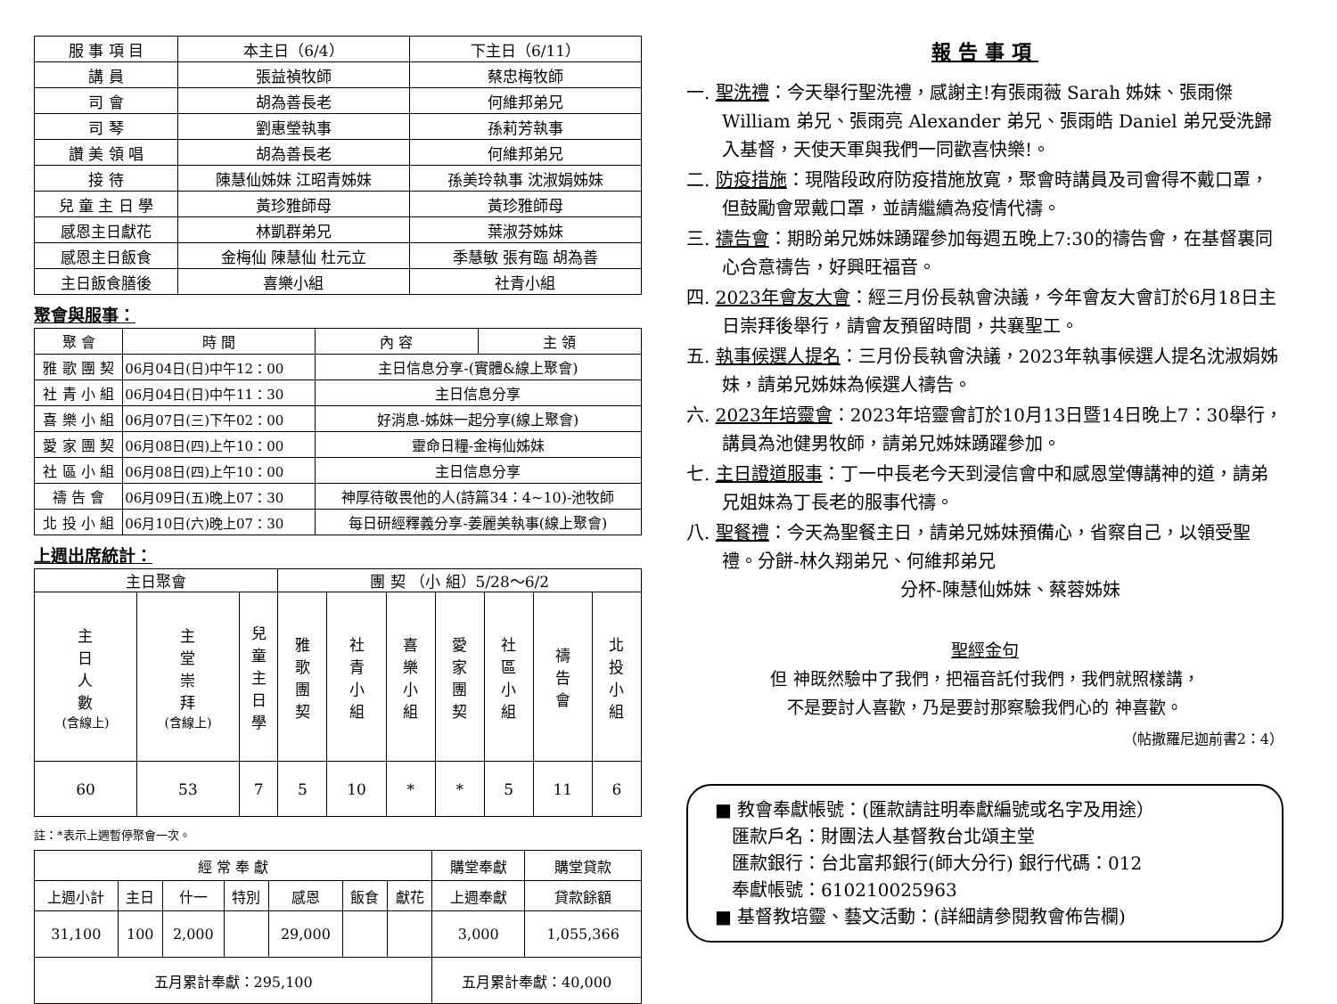| 服 事 項 目 | 本主日（6/4） | 下主日（6/11） |
| 講 員 | 張益禎牧師 | 蔡忠梅牧師 |
| 司 會 | 胡為善長老 | 何維邦弟兄 |
| 司 琴 | 劉惠瑩執事 | 孫莉芳執事 |
| 讚 美 領 唱 | 胡為善長老 | 何維邦弟兄 |
| 接 待 | 陳慧仙姊妹 江昭青姊妹 | 孫美玲執事 沈淑娟姊妹 |
| 兒 童 主 日 學 | 黃珍雅師母 | 黃珍雅師母 |
| 感恩主日獻花 | 林凱群弟兄 | 葉淑芬姊妹 |
| 感恩主日飯食 | 金梅仙 陳慧仙 杜元立 | 季慧敏 張有臨 胡為善 |
| 主日飯食膳後 | 喜樂小組 | 社青小組 |
聚會與服事：
| 聚 會 | 時 間 | 內 容 | 主 領 |
| --- | --- | --- | --- |
| 雅 歌 團 契 | 06月04日(日)中午12：00 | 主日信息分享-(實體&線上聚會) | |
| 社 青 小 組 | 06月04日(日)中午11：30 | 主日信息分享 | |
| 喜 樂 小 組 | 06月07日(三)下午02：00 | 好消息-姊妹一起分享(線上聚會) | |
| 愛 家 團 契 | 06月08日(四)上午10：00 | 靈命日糧-金梅仙姊妹 | |
| 社 區 小 組 | 06月08日(四)上午10：00 | 主日信息分享 | |
| 禱 告 會 | 06月09日(五)晚上07：30 | 神厚待敬畏他的人(詩篇34：4~10)-池牧師 | |
| 北 投 小 組 | 06月10日(六)晚上07：30 | 每日研經釋義分享-姜麗美執事(線上聚會) | |
上週出席統計：
| 主日聚會 | | | 團 契 （小 組）5/28～6/2 | | | | | | |
| --- | --- | --- | --- | --- | --- | --- | --- | --- | --- |
| 主 日 人 數 (含線上) | 主 堂 崇 拜 (含線上) | 兒 童 主 日 學 | 雅 歌 團 契 | 社 青 小 組 | 喜 樂 小 組 | 愛 家 團 契 | 社 區 小 組 | 禱 告 會 | 北 投 小 組 |
| 60 | 53 | 7 | 5 | 10 | * | * | 5 | 11 | 6 |
註：*表示上週暫停聚會一次。
| 經 常 奉 獻 | | | | | | | 購堂奉獻 | 購堂貸款 |
| --- | --- | --- | --- | --- | --- | --- | --- | --- |
| 上週小計 | 主日 | 什一 | 特別 | 感恩 | 飯食 | 獻花 | 上週奉獻 | 貸款餘額 |
| 31,100 | 100 | 2,000 | | 29,000 | | | 3,000 | 1,055,366 |
| 五月累計奉獻：295,100 | | | | | | | 五月累計奉獻：40,000 | |
報告事項
一. 聖洗禮：今天舉行聖洗禮，感謝主!有張雨薇 Sarah 姊妹、張雨傑 William 弟兄、張雨亮 Alexander 弟兄、張雨皓 Daniel 弟兄受洗歸入基督，天使天軍與我們一同歡喜快樂!。
二. 防疫措施：現階段政府防疫措施放寬，聚會時講員及司會得不戴口罩，但鼓勵會眾戴口罩，並請繼續為疫情代禱。
三. 禱告會：期盼弟兄姊妹踴躍參加每週五晚上7:30的禱告會，在基督裏同心合意禱告，好興旺福音。
四. 2023年會友大會：經三月份長執會決議，今年會友大會訂於6月18日主日崇拜後舉行，請會友預留時間，共襄聖工。
五. 執事候選人提名：三月份長執會決議，2023年執事候選人提名沈淑娟姊妹，請弟兄姊妹為候選人禱告。
六. 2023年培靈會：2023年培靈會訂於10月13日暨14日晚上7：30舉行，講員為池健男牧師，請弟兄姊妹踴躍參加。
七. 主日證道服事：丁一中長老今天到浸信會中和感恩堂傳講神的道，請弟兄姐妹為丁長老的服事代禱。
八. 聖餐禮：今天為聖餐主日，請弟兄姊妹預備心，省察自己，以領受聖禮。分餅-林久翔弟兄、何維邦弟兄
分杯-陳慧仙姊妹、蔡蓉姊妹
聖經金句
但 神既然驗中了我們，把福音託付我們，我們就照樣講，
不是要討人喜歡，乃是要討那察驗我們心的 神喜歡。
（帖撒羅尼迦前書2：4）
■ 教會奉獻帳號：(匯款請註明奉獻編號或名字及用途）
匯款戶名：財團法人基督教台北頌主堂
匯款銀行：台北富邦銀行(師大分行) 銀行代碼：012
奉獻帳號：610210025963
■ 基督教培靈、藝文活動：(詳細請參閱教會佈告欄)